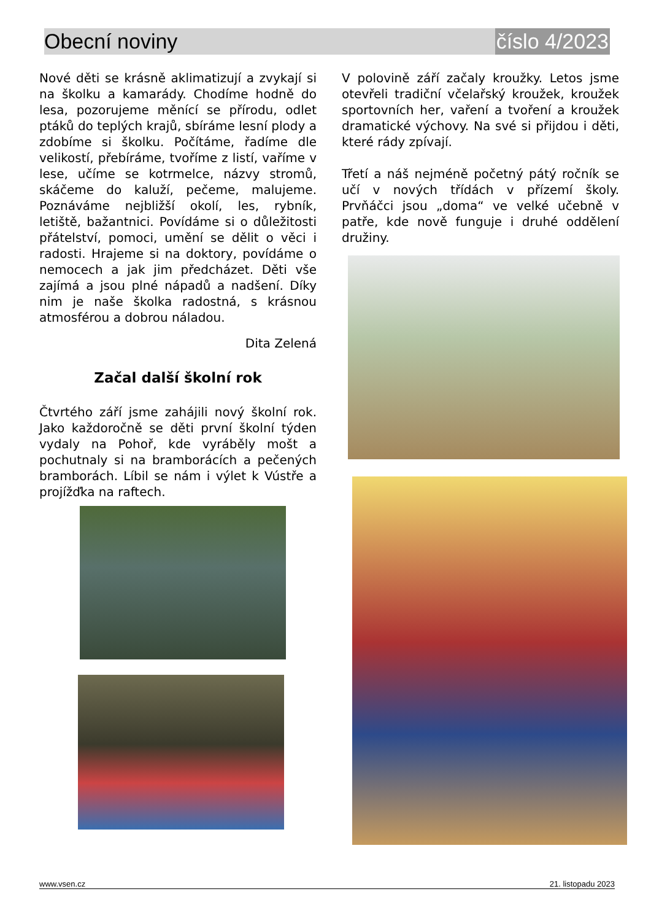Obecní noviny číslo 4/2023
Nové děti se krásně aklimatizují a zvykají si na školku a kamarády. Chodíme hodně do lesa, pozorujeme měnící se přírodu, odlet ptáků do teplých krajů, sbíráme lesní plody a zdobíme si školku. Počítáme, řadíme dle velikostí, přebíráme, tvoříme z listí, vaříme v lese, učíme se kotrmelce, názvy stromů, skáčeme do kaluží, pečeme, malujeme. Poznáváme nejbližší okolí, les, rybník, letiště, bažantnici. Povídáme si o důležitosti přátelství, pomoci, umění se dělit o věci i radosti. Hrajeme si na doktory, povídáme o nemocech a jak jim předcházet. Děti vše zajímá a jsou plné nápadů a nadšení. Díky nim je naše školka radostná, s krásnou atmosférou a dobrou náladou.
Dita Zelená
Začal další školní rok
Čtvrtého září jsme zahájili nový školní rok. Jako každoročně se děti první školní týden vydaly na Pohoř, kde vyráběly mošt a pochutnaly si na bramborácích a pečených bramborách. Líbil se nám i výlet k Vústře a projížďka na raftech.
V polovině září začaly kroužky. Letos jsme otevřeli tradiční včelařský kroužek, kroužek sportovních her, vaření a tvoření a kroužek dramatické výchovy. Na své si přijdou i děti, které rády zpívají.
Třetí a náš nejméně početný pátý ročník se učí v nových třídách v přízemí školy. Prvňáčci jsou „doma“ ve velké učebně v patře, kde nově funguje i druhé oddělení družiny.
www.vsen.cz 21. listopadu 2023